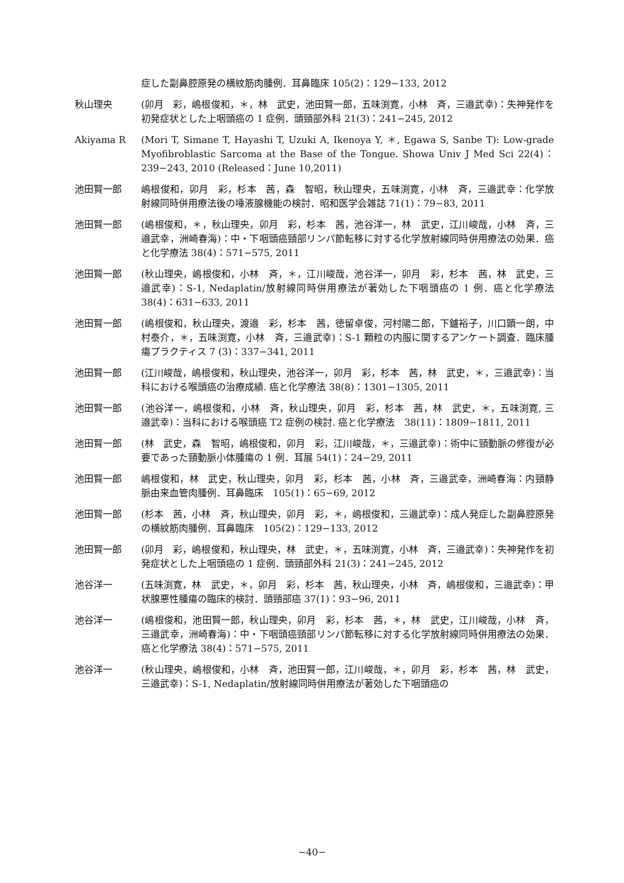症した副鼻腔原発の横紋筋肉腫例．耳鼻臨床 105(2)：129−133, 2012
秋山理央 (卯月　彩，嶋根俊和，＊，林　武史，池田賢一郎，五味渕寛，小林　斉，三邉武幸)：失神発作を初発症状とした上咽頭癌の 1 症例．頭頸部外科 21(3)：241−245, 2012
Akiyama R (Mori T, Simane T, Hayashi T, Uzuki A, Ikenoya Y, ＊, Egawa S, Sanbe T): Low-grade Myofibroblastic Sarcoma at the Base of the Tongue. Showa Univ J Med Sci 22(4)：239−243, 2010 (Released：June 10,2011)
池田賢一郎 嶋根俊和，卯月　彩，杉本　茜，森　智昭，秋山理央，五味渕寛，小林　斉，三邉武幸：化学放射線同時併用療法後の唾液腺機能の検討．昭和医学会雑誌 71(1)：79−83, 2011
池田賢一郎 (嶋根俊和，＊，秋山理央，卯月　彩，杉本　茜，池谷洋一，林　武史，江川峻哉，小林　斉，三邉武幸，洲崎春海)：中・下咽頭癌頸部リンパ節転移に対する化学放射線同時併用療法の効果．癌と化学療法 38(4)：571−575, 2011
池田賢一郎 (秋山理央，嶋根俊和，小林　斉，＊，江川峻哉，池谷洋一，卯月　彩，杉本　茜，林　武史，三邉武幸)：S-1, Nedaplatin/放射線同時併用療法が著効した下咽頭癌の 1 例．癌と化学療法 38(4)：631−633, 2011
池田賢一郎 (嶋根俊和，秋山理央，渡邉　彩，杉本　茜，徳留卓俊，河村陽二郎，下鑪裕子，川口顕一朗，中村泰介，＊，五味渕寛，小林　斉，三邉武幸)：S-1 顆粒の内服に関するアンケート調査．臨床腫瘍プラクティス 7 (3)：337−341, 2011
池田賢一郎 (江川峻哉，嶋根俊和，秋山理央，池谷洋一，卯月　彩，杉本　茜，林　武史，＊，三邉武幸)：当科における喉頭癌の治療成績. 癌と化学療法 38(8)：1301−1305, 2011
池田賢一郎 (池谷洋一，嶋根俊和，小林　斉，秋山理央，卯月　彩，杉本　茜，林　武史，＊，五味渕寛, 三邉武幸)：当科における喉頭癌 T2 症例の検討. 癌と化学療法　38(11)：1809−1811, 2011
池田賢一郎 (林　武史，森　智昭，嶋根俊和，卯月　彩，江川峻哉，＊，三邉武幸)：術中に頸動脈の修復が必要であった頸動脈小体腫瘍の 1 例．耳展 54(1)：24−29, 2011
池田賢一郎 嶋根俊和，林　武史，秋山理央，卯月　彩，杉本　茜，小林　斉，三邉武幸，洲崎春海：内頸静脈由来血管肉腫例．耳鼻臨床　105(1)：65−69, 2012
池田賢一郎 (杉本　茜，小林　斉，秋山理央，卯月　彩，＊，嶋根俊和，三邉武幸)：成人発症した副鼻腔原発の横紋筋肉腫例．耳鼻臨床　105(2)：129−133, 2012
池田賢一郎 (卯月　彩，嶋根俊和，秋山理央，林　武史，＊，五味渕寛，小林　斉，三邉武幸)：失神発作を初発症状とした上咽頭癌の 1 症例．頭頸部外科 21(3)：241−245, 2012
池谷洋一 (五味渕寛，林　武史，＊，卯月　彩，杉本　茜，秋山理央，小林　斉，嶋根俊和，三邉武幸)：甲状腺悪性腫瘍の臨床的検討．頭頸部癌 37(1)：93−96, 2011
池谷洋一 (嶋根俊和，池田賢一郎，秋山理央，卯月　彩，杉本　茜，＊，林　武史，江川峻哉，小林　斉，三邉武幸，洲崎春海)：中・下咽頭癌頸部リンパ節転移に対する化学放射線同時併用療法の効果．癌と化学療法 38(4)：571−575, 2011
池谷洋一 (秋山理央，嶋根俊和，小林　斉，池田賢一郎，江川峻哉，＊，卯月　彩，杉本　茜，林　武史，三邉武幸)：S-1, Nedaplatin/放射線同時併用療法が著効した下咽頭癌の
−40−